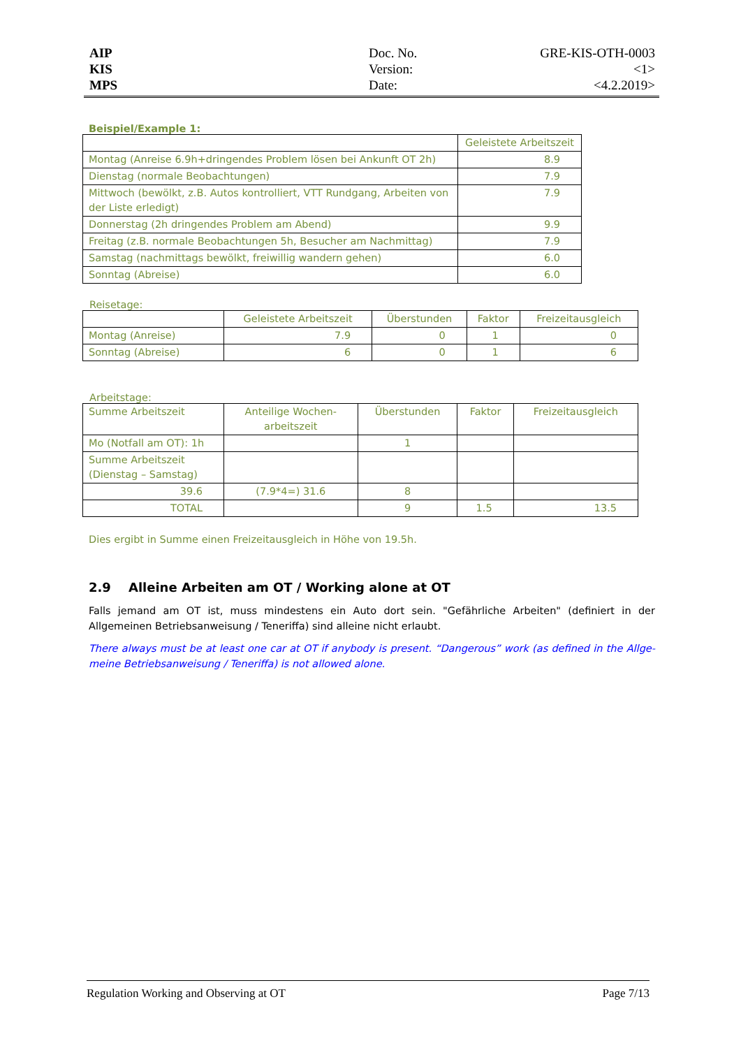AIP
KIS
MPS
Doc. No.
Version:
Date:
GRE-KIS-OTH-0003
<1>
<4.2.2019>
Beispiel/Example 1:
| | Geleistete Arbeitszeit |
| --- | --- |
| Montag (Anreise 6.9h+dringendes Problem lösen bei Ankunft OT 2h) | 8.9 |
| Dienstag (normale Beobachtungen) | 7.9 |
| Mittwoch (bewölkt, z.B. Autos kontrolliert, VTT Rundgang, Arbeiten von der Liste erledigt) | 7.9 |
| Donnerstag (2h dringendes Problem am Abend) | 9.9 |
| Freitag (z.B. normale Beobachtungen 5h, Besucher am Nachmittag) | 7.9 |
| Samstag (nachmittags bewölkt, freiwillig wandern gehen) | 6.0 |
| Sonntag (Abreise) | 6.0 |
Reisetage:
| | Geleistete Arbeitszeit | Überstunden | Faktor | Freizeitausgleich |
| --- | --- | --- | --- | --- |
| Montag (Anreise) | 7.9 | 0 | 1 | 0 |
| Sonntag (Abreise) | 6 | 0 | 1 | 6 |
Arbeitstage:
| Summe Arbeitszeit | Anteilige Wochen- arbeitszeit | Überstunden | Faktor | Freizeitausgleich |
| Mo (Notfall am OT): 1h | | 1 | | |
| Summe Arbeitszeit (Dienstag – Samstag) | | | | |
| 39.6 | (7.9*4=) 31.6 | 8 | | |
| TOTAL | | 9 | 1.5 | 13.5 |
Dies ergibt in Summe einen Freizeitausgleich in Höhe von 19.5h.
2.9 Alleine Arbeiten am OT / Working alone at OT
Falls jemand am OT ist, muss mindestens ein Auto dort sein. "Gefährliche Arbeiten" (definiert in der Allgemeinen Betriebsanweisung / Teneriffa) sind alleine nicht erlaubt.
There always must be at least one car at OT if anybody is present. “Dangerous” work (as defined in the Allge-meine Betriebsanweisung / Teneriffa) is not allowed alone.
Regulation Working and Observing at OT Page 7/13